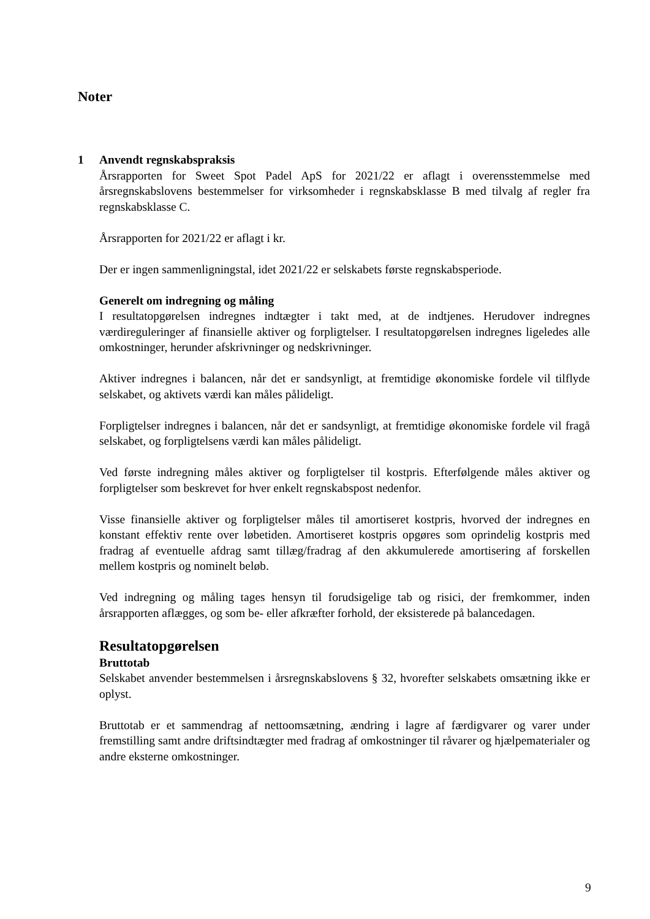Noter
1 Anvendt regnskabspraksis
Årsrapporten for Sweet Spot Padel ApS for 2021/22 er aflagt i overensstemmelse med årsregnskabslovens bestemmelser for virksomheder i regnskabsklasse B med tilvalg af regler fra regnskabsklasse C.
Årsrapporten for 2021/22 er aflagt i kr.
Der er ingen sammenligningstal, idet 2021/22 er selskabets første regnskabsperiode.
Generelt om indregning og måling
I resultatopgørelsen indregnes indtægter i takt med, at de indtjenes. Herudover indregnes værdireguleringer af finansielle aktiver og forpligtelser. I resultatopgørelsen indregnes ligeledes alle omkostninger, herunder afskrivninger og nedskrivninger.
Aktiver indregnes i balancen, når det er sandsynligt, at fremtidige økonomiske fordele vil tilflyde selskabet, og aktivets værdi kan måles pålideligt.
Forpligtelser indregnes i balancen, når det er sandsynligt, at fremtidige økonomiske fordele vil fragå selskabet, og forpligtelsens værdi kan måles pålideligt.
Ved første indregning måles aktiver og forpligtelser til kostpris. Efterfølgende måles aktiver og forpligtelser som beskrevet for hver enkelt regnskabspost nedenfor.
Visse finansielle aktiver og forpligtelser måles til amortiseret kostpris, hvorved der indregnes en konstant effektiv rente over løbetiden. Amortiseret kostpris opgøres som oprindelig kostpris med fradrag af eventuelle afdrag samt tillæg/fradrag af den akkumulerede amortisering af forskellen mellem kostpris og nominelt beløb.
Ved indregning og måling tages hensyn til forudsigelige tab og risici, der fremkommer, inden årsrapporten aflægges, og som be- eller afkræfter forhold, der eksisterede på balancedagen.
Resultatopgørelsen
Bruttotab
Selskabet anvender bestemmelsen i årsregnskabslovens § 32, hvorefter selskabets omsætning ikke er oplyst.
Bruttotab er et sammendrag af nettoomsætning, ændring i lagre af færdigvarer og varer under fremstilling samt andre driftsindtægter med fradrag af omkostninger til råvarer og hjælpematerialer og andre eksterne omkostninger.
9